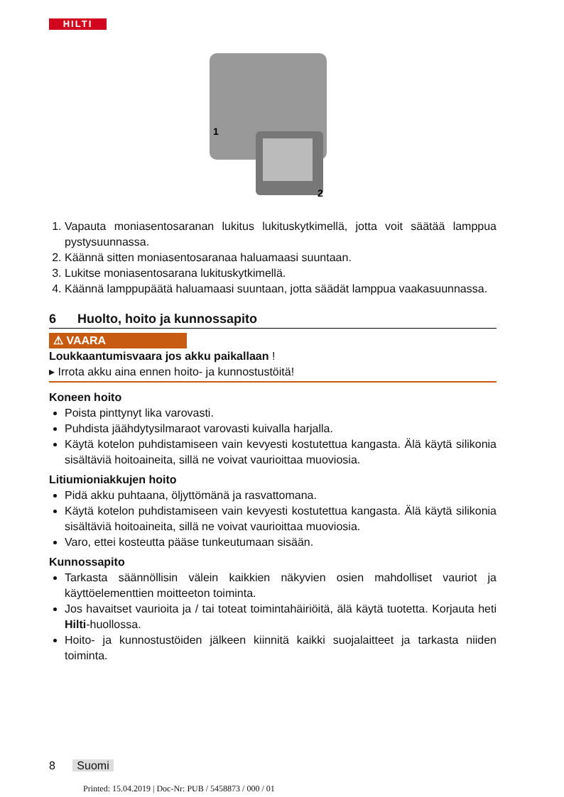HILTI
1
2
1. Vapauta moniasentosaranan lukitus lukituskytkimellä, jotta voit säätää lamppua pystysuunnassa.
2. Käännä sitten moniasentosaranaa haluamaasi suuntaan.
3. Lukitse moniasentosarana lukituskytkimellä.
4. Käännä lamppupäätä haluamaasi suuntaan, jotta säädät lamppua vaakasuunnassa.
6 Huolto, hoito ja kunnossapito
⚠ VAARA
Loukkaantumisvaara jos akku paikallaan !
▸ Irrota akku aina ennen hoito- ja kunnostustöitä!
Koneen hoito
Poista pinttynyt lika varovasti.
Puhdista jäähdytysilmaraot varovasti kuivalla harjalla.
Käytä kotelon puhdistamiseen vain kevyesti kostutettua kangasta. Älä käytä silikonia sisältäviä hoitoaineita, sillä ne voivat vaurioittaa muoviosia.
Litiumioniakkujen hoito
Pidä akku puhtaana, öljyttömänä ja rasvattomana.
Käytä kotelon puhdistamiseen vain kevyesti kostutettua kangasta. Älä käytä silikonia sisältäviä hoitoaineita, sillä ne voivat vaurioittaa muoviosia.
Varo, ettei kosteutta pääse tunkeutumaan sisään.
Kunnossapito
Tarkasta säännöllisin välein kaikkien näkyvien osien mahdolliset vauriot ja käyttöelementtien moitteeton toiminta.
Jos havaitset vaurioita ja / tai toteat toimintahäiriöitä, älä käytä tuotetta. Korjauta heti Hilti-huollossa.
Hoito- ja kunnostustöiden jälkeen kiinnitä kaikki suojalaitteet ja tarkasta niiden toiminta.
8 Suomi
Printed: 15.04.2019 | Doc-Nr: PUB / 5458873 / 000 / 01